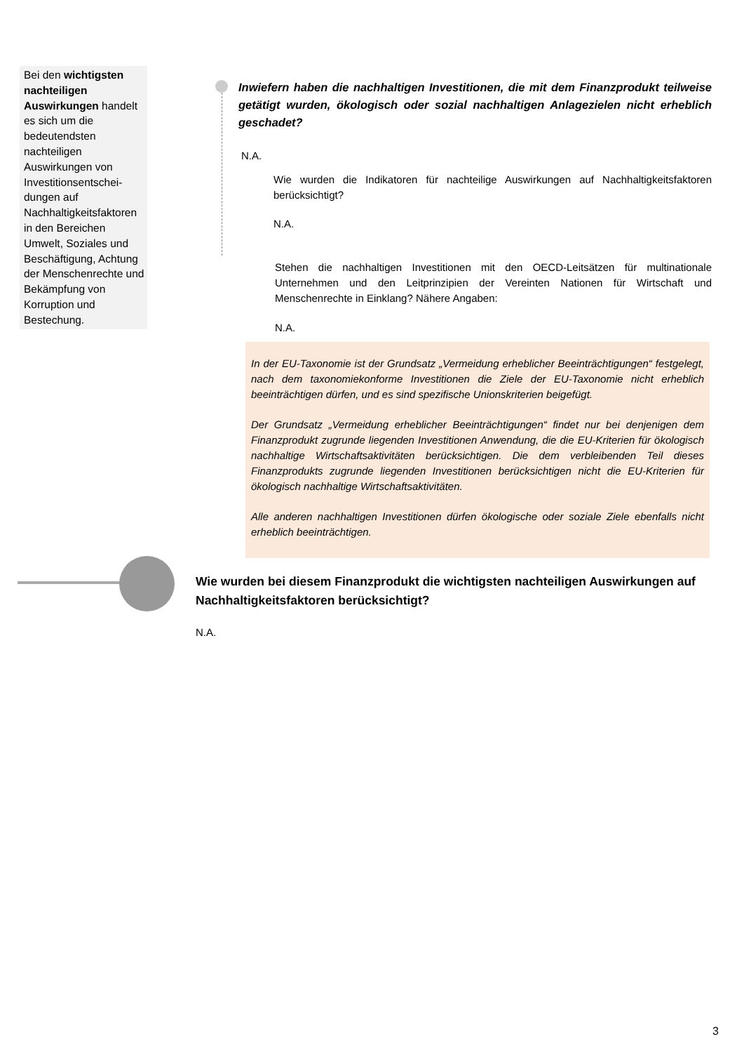Bei den wichtigsten nachteiligen Auswirkungen handelt es sich um die bedeutendsten nachteiligen Auswirkungen von Investitionsentschei-dungen auf Nachhaltigkeitsfaktoren in den Bereichen Umwelt, Soziales und Beschäftigung, Achtung der Menschenrechte und Bekämpfung von Korruption und Bestechung.
Inwiefern haben die nachhaltigen Investitionen, die mit dem Finanzprodukt teilweise getätigt wurden, ökologisch oder sozial nachhaltigen Anlagezielen nicht erheblich geschadet?
N.A.
Wie wurden die Indikatoren für nachteilige Auswirkungen auf Nachhaltigkeitsfaktoren berücksichtigt?
N.A.
Stehen die nachhaltigen Investitionen mit den OECD-Leitsätzen für multinationale Unternehmen und den Leitprinzipien der Vereinten Nationen für Wirtschaft und Menschenrechte in Einklang? Nähere Angaben:
N.A.
In der EU-Taxonomie ist der Grundsatz „Vermeidung erheblicher Beeinträchtigungen“ festgelegt, nach dem taxonomiekonforme Investitionen die Ziele der EU-Taxonomie nicht erheblich beeinträchtigen dürfen, und es sind spezifische Unionskriterien beigefügt.
Der Grundsatz „Vermeidung erheblicher Beeinträchtigungen“ findet nur bei denjenigen dem Finanzprodukt zugrunde liegenden Investitionen Anwendung, die die EU-Kriterien für ökologisch nachhaltige Wirtschaftsaktivitäten berücksichtigen. Die dem verbleibenden Teil dieses Finanzprodukts zugrunde liegenden Investitionen berücksichtigen nicht die EU-Kriterien für ökologisch nachhaltige Wirtschaftsaktivitäten.
Alle anderen nachhaltigen Investitionen dürfen ökologische oder soziale Ziele ebenfalls nicht erheblich beeinträchtigen.
Wie wurden bei diesem Finanzprodukt die wichtigsten nachteiligen Auswirkungen auf Nachhaltigkeitsfaktoren berücksichtigt?
N.A.
3